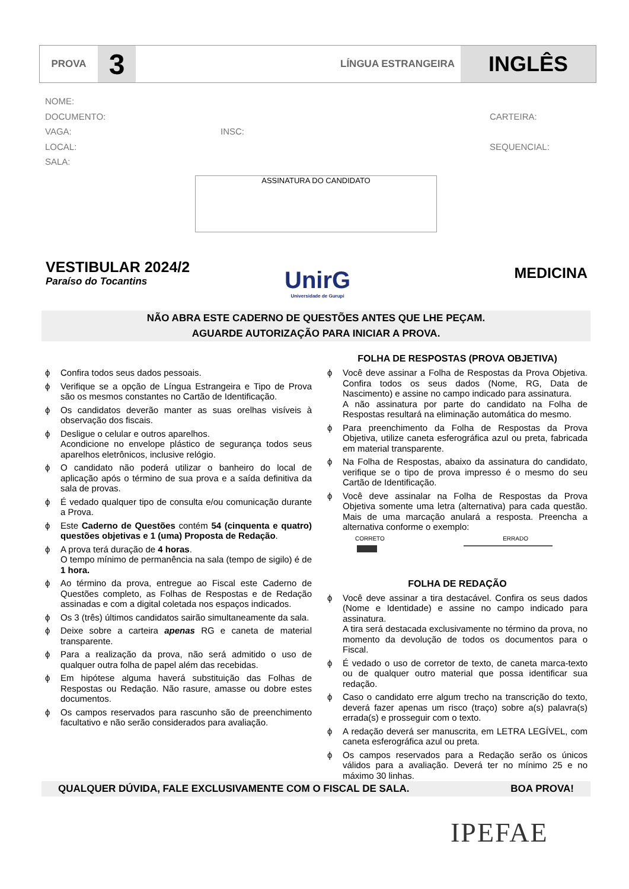PROVA
3
LÍNGUA ESTRANGEIRA
INGLÊS
NOME:
DOCUMENTO: CARTEIRA:
VAGA: INSC:
LOCAL: SEQUENCIAL:
SALA:
ASSINATURA DO CANDIDATO
VESTIBULAR 2024/2
Paraíso do Tocantins
UnirG
Universidade de Gurupi
MEDICINA
NÃO ABRA ESTE CADERNO DE QUESTÕES ANTES QUE LHE PEÇAM.
AGUARDE AUTORIZAÇÃO PARA INICIAR A PROVA.
ϕ Confira todos seus dados pessoais.
ϕ Verifique se a opção de Língua Estrangeira e Tipo de Prova são os mesmos constantes no Cartão de Identificação.
ϕ Os candidatos deverão manter as suas orelhas visíveis à observação dos fiscais.
ϕ Desligue o celular e outros aparelhos.
Acondicione no envelope plástico de segurança todos seus aparelhos eletrônicos, inclusive relógio.
ϕ O candidato não poderá utilizar o banheiro do local de aplicação após o término de sua prova e a saída definitiva da sala de provas.
ϕ É vedado qualquer tipo de consulta e/ou comunicação durante a Prova.
ϕ Este Caderno de Questões contém 54 (cinquenta e quatro) questões objetivas e 1 (uma) Proposta de Redação.
ϕ A prova terá duração de 4 horas.
O tempo mínimo de permanência na sala (tempo de sigilo) é de 1 hora.
ϕ Ao término da prova, entregue ao Fiscal este Caderno de Questões completo, as Folhas de Respostas e de Redação assinadas e com a digital coletada nos espaços indicados.
ϕ Os 3 (três) últimos candidatos sairão simultaneamente da sala.
ϕ Deixe sobre a carteira apenas RG e caneta de material transparente.
ϕ Para a realização da prova, não será admitido o uso de qualquer outra folha de papel além das recebidas.
ϕ Em hipótese alguma haverá substituição das Folhas de Respostas ou Redação. Não rasure, amasse ou dobre estes documentos.
ϕ Os campos reservados para rascunho são de preenchimento facultativo e não serão considerados para avaliação.
FOLHA DE RESPOSTAS (PROVA OBJETIVA)
ϕ Você deve assinar a Folha de Respostas da Prova Objetiva. Confira todos os seus dados (Nome, RG, Data de Nascimento) e assine no campo indicado para assinatura.
A não assinatura por parte do candidato na Folha de Respostas resultará na eliminação automática do mesmo.
ϕ Para preenchimento da Folha de Respostas da Prova Objetiva, utilize caneta esferográfica azul ou preta, fabricada em material transparente.
ϕ Na Folha de Respostas, abaixo da assinatura do candidato, verifique se o tipo de prova impresso é o mesmo do seu Cartão de Identificação.
ϕ Você deve assinalar na Folha de Respostas da Prova Objetiva somente uma letra (alternativa) para cada questão. Mais de uma marcação anulará a resposta. Preencha a alternativa conforme o exemplo:
CORRETO ERRADO
FOLHA DE REDAÇÃO
ϕ Você deve assinar a tira destacável. Confira os seus dados (Nome e Identidade) e assine no campo indicado para assinatura.
A tira será destacada exclusivamente no término da prova, no momento da devolução de todos os documentos para o Fiscal.
ϕ É vedado o uso de corretor de texto, de caneta marca-texto ou de qualquer outro material que possa identificar sua redação.
ϕ Caso o candidato erre algum trecho na transcrição do texto, deverá fazer apenas um risco (traço) sobre a(s) palavra(s) errada(s) e prosseguir com o texto.
ϕ A redação deverá ser manuscrita, em LETRA LEGÍVEL, com caneta esferográfica azul ou preta.
ϕ Os campos reservados para a Redação serão os únicos válidos para a avaliação. Deverá ter no mínimo 25 e no máximo 30 linhas.
QUALQUER DÚVIDA, FALE EXCLUSIVAMENTE COM O FISCAL DE SALA. BOA PROVA!
IPEFAE